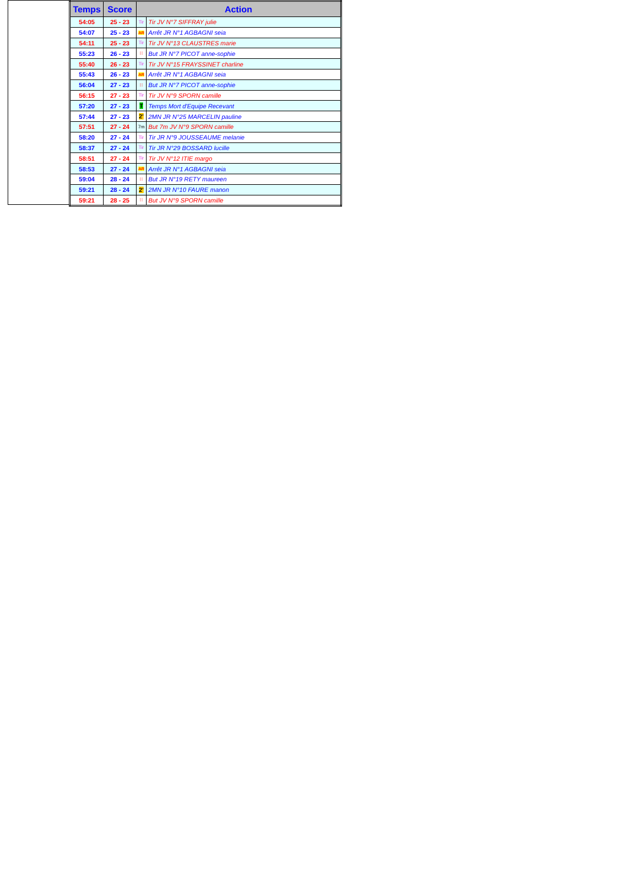| Temps | Score | Action | |
| --- | --- | --- | --- |
| 54:05 | 25 - 23 | Tir | Tir JV N°7 SIFFRAY julie |
| 54:07 | 25 - 23 | AR | Arrêt JR N°1 AGBAGNI seia |
| 54:11 | 25 - 23 | Tir | Tir JV N°13 CLAUSTRES marie |
| 55:23 | 26 - 23 | ⁝⁝ | But JR N°7 PICOT anne-sophie |
| 55:40 | 26 - 23 | Tir | Tir JV N°15 FRAYSSINET charline |
| 55:43 | 26 - 23 | AR | Arrêt JR N°1 AGBAGNI seia |
| 56:04 | 27 - 23 | ⁝⁝ | But JR N°7 PICOT anne-sophie |
| 56:15 | 27 - 23 | Tir | Tir JV N°9 SPORN camille |
| 57:20 | 27 - 23 | T | Temps Mort d'Equipe Recevant |
| 57:44 | 27 - 23 | 2' | 2MN JR N°25 MARCELIN pauline |
| 57:51 | 27 - 24 | 7m | But 7m JV N°9 SPORN camille |
| 58:20 | 27 - 24 | Tir | Tir JR N°9 JOUSSEAUME melanie |
| 58:37 | 27 - 24 | Tir | Tir JR N°29 BOSSARD lucille |
| 58:51 | 27 - 24 | Tir | Tir JV N°12 ITIE margo |
| 58:53 | 27 - 24 | AR | Arrêt JR N°1 AGBAGNI seia |
| 59:04 | 28 - 24 | ⁝⁝ | But JR N°19 RETY maureen |
| 59:21 | 28 - 24 | 2' | 2MN JR N°10 FAURE manon |
| 59:21 | 28 - 25 | ⁝⁝ | But JV N°9 SPORN camille |